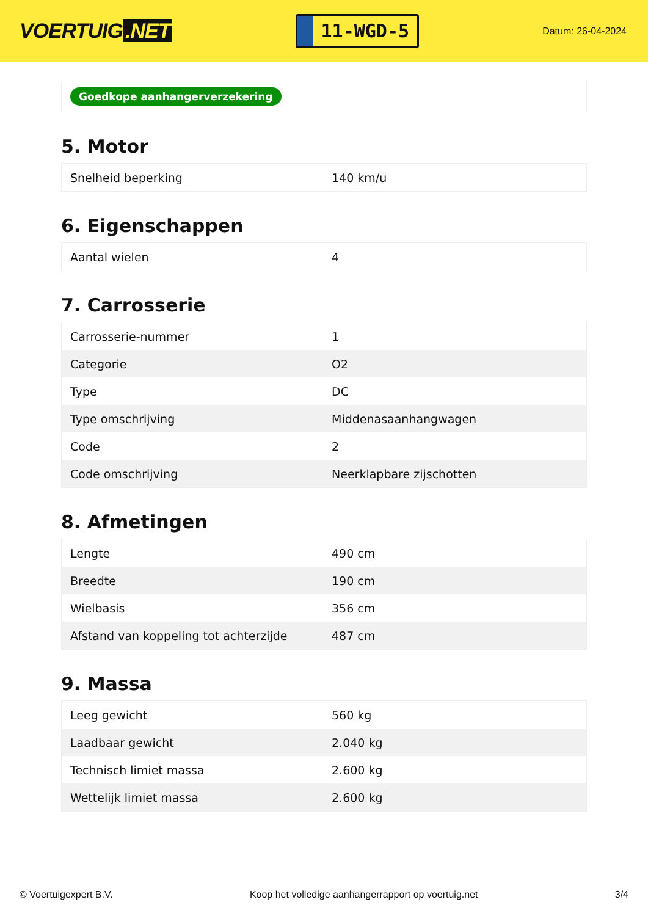VOERTUIG.NET
11-WGD-5
Datum: 26-04-2024
Goedkope aanhangerverzekering
5. Motor
| Snelheid beperking | 140 km/u |
6. Eigenschappen
| Aantal wielen | 4 |
7. Carrosserie
| Carrosserie-nummer | 1 |
| Categorie | O2 |
| Type | DC |
| Type omschrijving | Middenasaanhangwagen |
| Code | 2 |
| Code omschrijving | Neerklapbare zijschotten |
8. Afmetingen
| Lengte | 490 cm |
| Breedte | 190 cm |
| Wielbasis | 356 cm |
| Afstand van koppeling tot achterzijde | 487 cm |
9. Massa
| Leeg gewicht | 560 kg |
| Laadbaar gewicht | 2.040 kg |
| Technisch limiet massa | 2.600 kg |
| Wettelijk limiet massa | 2.600 kg |
© Voertuigexpert B.V. Koop het volledige aanhangerrapport op voertuig.net 3/4